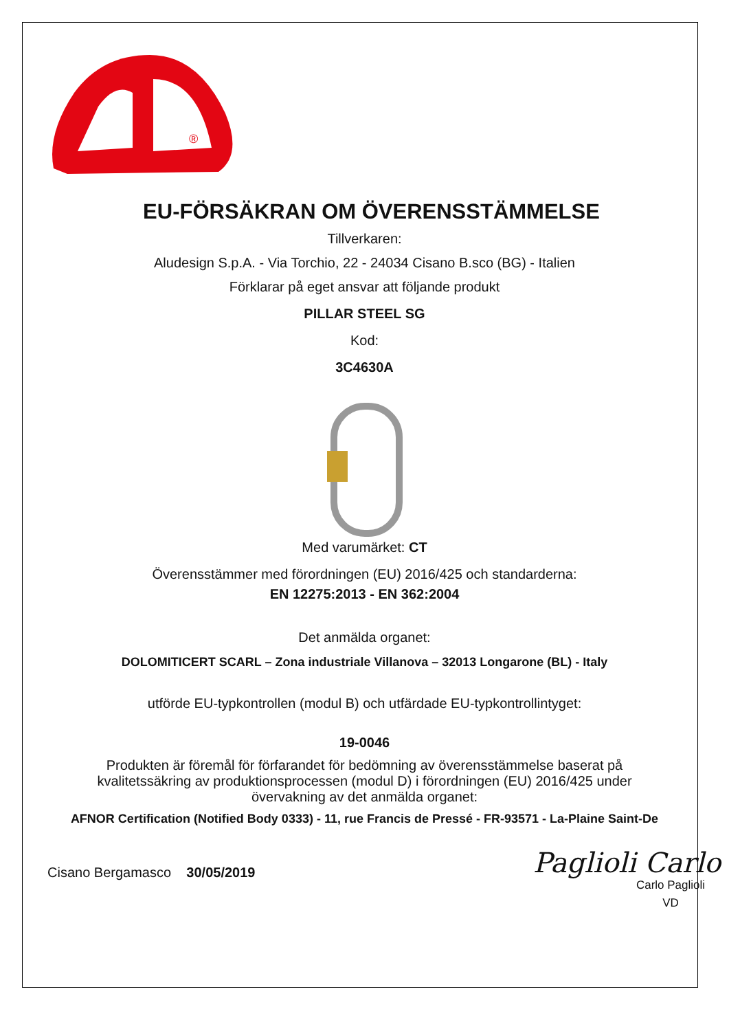®
EU-FÖRSÄKRAN OM ÖVERENSSTÄMMELSE
Tillverkaren:
Aludesign S.p.A. - Via Torchio, 22 - 24034 Cisano B.sco (BG) - Italien
Förklarar på eget ansvar att följande produkt
PILLAR STEEL SG
Kod:
3C4630A
Med varumärket: CT
Överensstämmer med förordningen (EU) 2016/425 och standarderna:
EN 12275:2013 - EN 362:2004
Det anmälda organet:
DOLOMITICERT SCARL – Zona industriale Villanova – 32013 Longarone (BL) - Italy
utförde EU-typkontrollen (modul B) och utfärdade EU-typkontrollintyget:
19-0046
Produkten är föremål för förfarandet för bedömning av överensstämmelse baserat på kvalitetssäkring av produktionsprocessen (modul D) i förordningen (EU) 2016/425 under övervakning av det anmälda organet:
AFNOR Certification (Notified Body 0333) - 11, rue Francis de Pressé - FR-93571 - La-Plaine Saint-De
Cisano Bergamasco 30/05/2019
Paglioli Carlo
Carlo Paglioli
VD